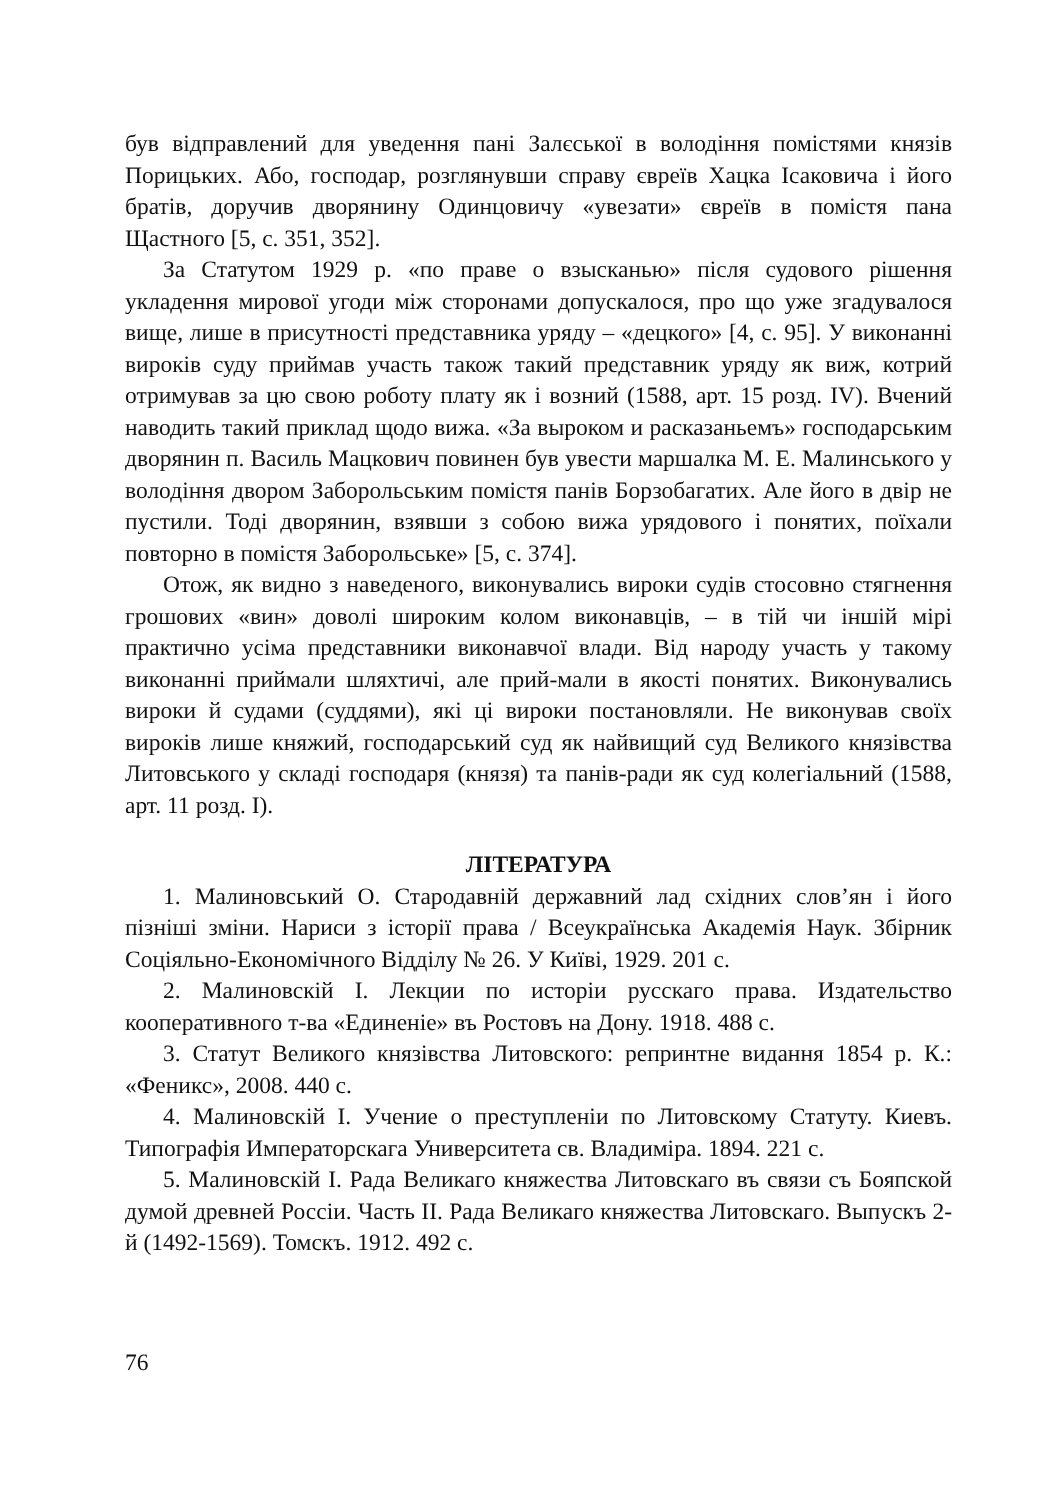був відправлений для уведення пані Залєської в володіння помістями князів Порицьких. Або, господар, розглянувши справу євреїв Хацка Ісаковича і його братів, доручив дворянину Одинцовичу «увезати» євреїв в помістя пана Щастного [5, с. 351, 352].
За Статутом 1929 р. «по праве о взысканью» після судового рішення укладення мирової угоди між сторонами допускалося, про що уже згадувалося вище, лише в присутності представника уряду – «децкого» [4, с. 95]. У виконанні вироків суду приймав участь також такий представник уряду як виж, котрий отримував за цю свою роботу плату як і возний (1588, арт. 15 розд. IV). Вчений наводить такий приклад щодо вижа. «За выроком и расказаньемъ» господарським дворянин п. Василь Мацкович повинен був увести маршалка М. Е. Малинського у володіння двором Заборольським помістя панів Борзобагатих. Але його в двір не пустили. Тоді дворянин, взявши з собою вижа урядового і понятих, поїхали повторно в помістя Заборольське» [5, с. 374].
Отож, як видно з наведеного, виконувались вироки судів стосовно стягнення грошових «вин» доволі широким колом виконавців, – в тій чи іншій мірі практично усіма представники виконавчої влади. Від народу участь у такому виконанні приймали шляхтичі, але прий-мали в якості понятих. Виконувались вироки й судами (суддями), які ці вироки постановляли. Не виконував своїх вироків лише княжий, господарський суд як найвищий суд Великого князівства Литовського у складі господаря (князя) та панів-ради як суд колегіальний (1588, арт. 11 розд. I).
ЛІТЕРАТУРА
1. Малиновський О. Стародавній державний лад східних слов’ян і його пізніші зміни. Нариси з історії права / Всеукраїнська Академія Наук. Збірник Соціяльно-Економічного Відділу № 26. У Київі, 1929. 201 с.
2. Малиновскій І. Лекции по исторіи русскаго права. Издательство кооперативного т-ва «Единеніе» въ Ростовъ на Дону. 1918. 488 с.
3. Статут Великого князівства Литовского: репринтне видання 1854 р. К.: «Феникс», 2008. 440 с.
4. Малиновскій І. Учение о преступленіи по Литовскому Статуту. Киевъ. Типографія Императорскага Университета св. Владиміра. 1894. 221 с.
5. Малиновскій І. Рада Великаго княжества Литовскаго въ связи съ Бояпской думой древней Россіи. Часть II. Рада Великаго княжества Литовскаго. Выпускъ 2-й (1492-1569). Томскъ. 1912. 492 с.
76